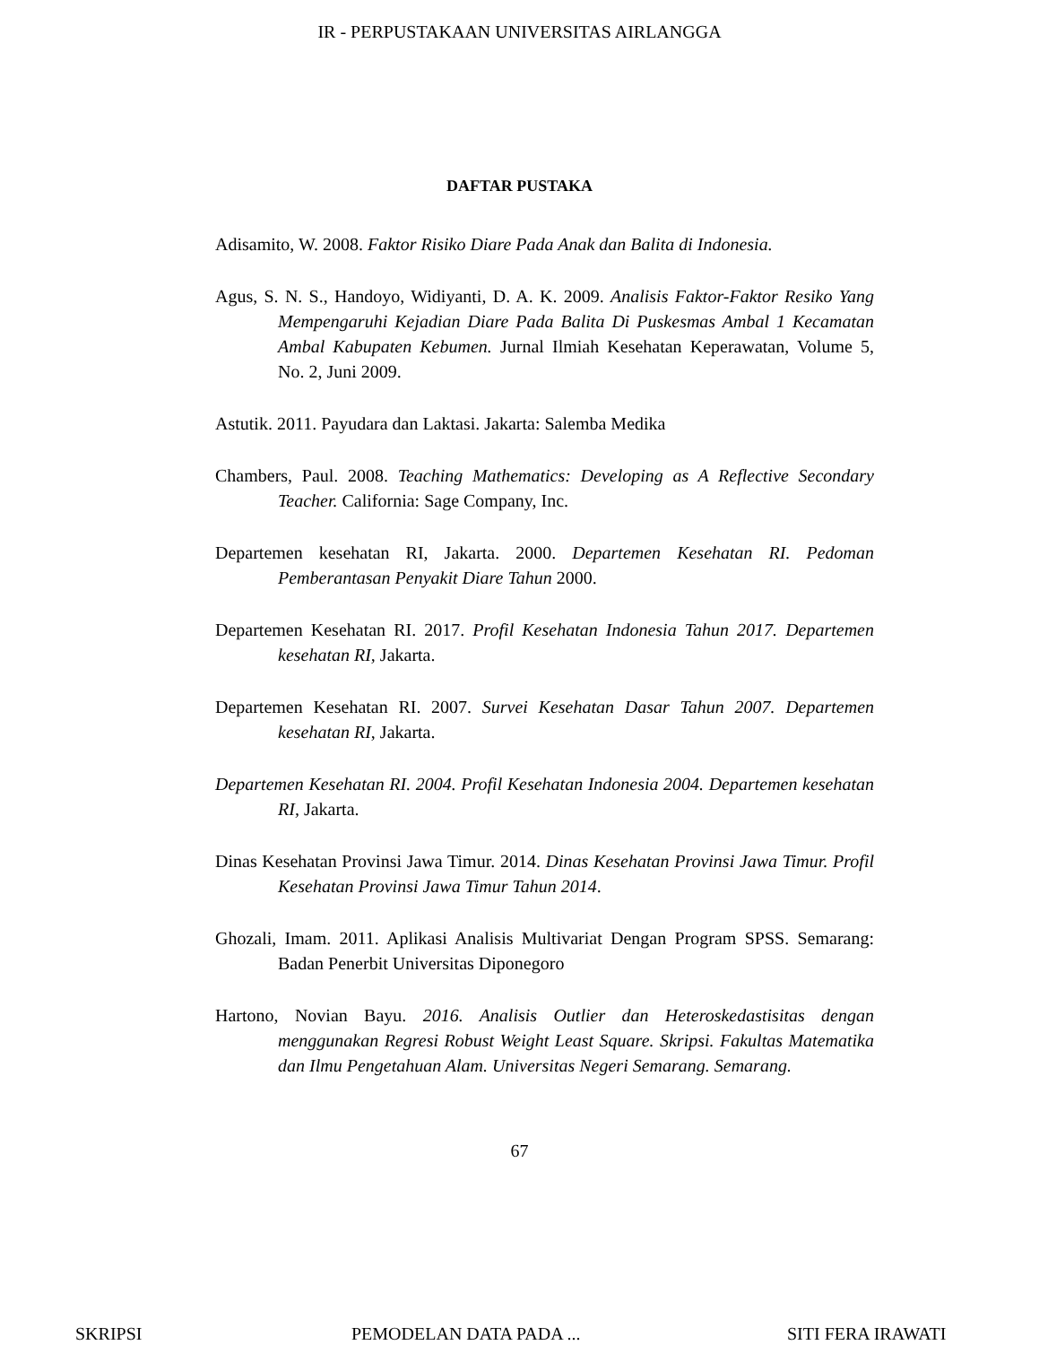IR - PERPUSTAKAAN UNIVERSITAS AIRLANGGA
DAFTAR PUSTAKA
Adisamito, W. 2008. Faktor Risiko Diare Pada Anak dan Balita di Indonesia.
Agus, S. N. S., Handoyo, Widiyanti, D. A. K. 2009. Analisis Faktor-Faktor Resiko Yang Mempengaruhi Kejadian Diare Pada Balita Di Puskesmas Ambal 1 Kecamatan Ambal Kabupaten Kebumen. Jurnal Ilmiah Kesehatan Keperawatan, Volume 5, No. 2, Juni 2009.
Astutik. 2011. Payudara dan Laktasi. Jakarta: Salemba Medika
Chambers, Paul. 2008. Teaching Mathematics: Developing as A Reflective Secondary Teacher. California: Sage Company, Inc.
Departemen kesehatan RI, Jakarta. 2000. Departemen Kesehatan RI. Pedoman Pemberantasan Penyakit Diare Tahun 2000.
Departemen Kesehatan RI. 2017. Profil Kesehatan Indonesia Tahun 2017. Departemen kesehatan RI, Jakarta.
Departemen Kesehatan RI. 2007. Survei Kesehatan Dasar Tahun 2007. Departemen kesehatan RI, Jakarta.
Departemen Kesehatan RI. 2004. Profil Kesehatan Indonesia 2004. Departemen kesehatan RI, Jakarta.
Dinas Kesehatan Provinsi Jawa Timur. 2014. Dinas Kesehatan Provinsi Jawa Timur. Profil Kesehatan Provinsi Jawa Timur Tahun 2014.
Ghozali, Imam. 2011. Aplikasi Analisis Multivariat Dengan Program SPSS. Semarang: Badan Penerbit Universitas Diponegoro
Hartono, Novian Bayu. 2016. Analisis Outlier dan Heteroskedastisitas dengan menggunakan Regresi Robust Weight Least Square. Skripsi. Fakultas Matematika dan Ilmu Pengetahuan Alam. Universitas Negeri Semarang. Semarang.
67
SKRIPSI PEMODELAN DATA PADA ... SITI FERA IRAWATI